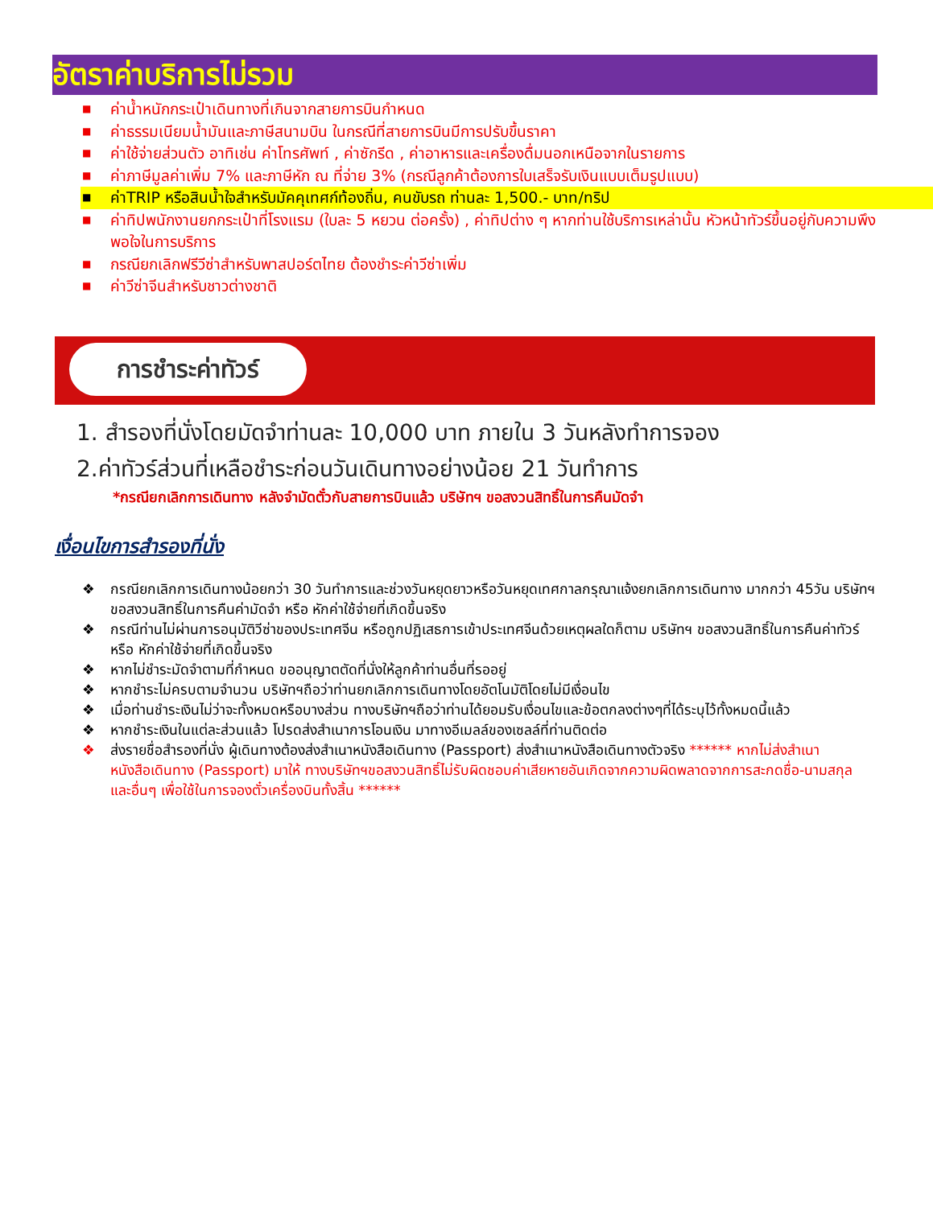อัตราค่าบริการไม่รวม
■ ค่าน้ำหนักกระเป๋าเดินทางที่เกินจากสายการบินกำหนด
■ ค่าธรรมเนียมน้ำมันและภาษีสนามบิน ในกรณีที่สายการบินมีการปรับขึ้นราคา
■ ค่าใช้จ่ายส่วนตัว อาทิเช่น ค่าโทรศัพท์ , ค่าซักรีด , ค่าอาหารและเครื่องดื่มนอกเหนือจากในรายการ
■ ค่าภาษีมูลค่าเพิ่ม 7% และภาษีหัก ณ ที่จ่าย 3% (กรณีลูกค้าต้องการใบเสร็จรับเงินแบบเต็มรูปแบบ)
■ ค่าTRIP หรือสินน้ำใจสำหรับมัคคุเทศก์ท้องถิ่น, คนขับรถ ท่านละ 1,500.- บาท/ทริป
■ ค่าทิปพนักงานยกกระเป๋าที่โรงแรม (ใบละ 5 หยวน ต่อครั้ง) , ค่าทิปต่าง ๆ หากท่านใช้บริการเหล่านั้น หัวหน้าทัวร์ขึ้นอยู่กับความพึงพอใจในการบริการ
■ กรณียกเลิกฟรีวีซ่าสำหรับพาสปอร์ตไทย ต้องชำระค่าวีซ่าเพิ่ม
■ ค่าวีซ่าจีนสำหรับชาวต่างชาติ
การชำระค่าทัวร์
1. สำรองที่นั่งโดยมัดจำท่านละ 10,000 บาท ภายใน 3 วันหลังทำการจอง
2.ค่าทัวร์ส่วนที่เหลือชำระก่อนวันเดินทางอย่างน้อย 21 วันทำการ
*กรณียกเลิกการเดินทาง หลังจำมัดตั๋วกับสายการบินแล้ว บริษัทฯ ขอสงวนสิทธิ์ในการคืนมัดจำ
เงื่อนไขการสำรองที่นั่ง
❖ กรณียกเลิกการเดินทางน้อยกว่า 30 วันทำการและช่วงวันหยุดยาวหรือวันหยุดเทศกาลกรุณาแจ้งยกเลิกการเดินทาง มากกว่า 45วัน บริษัทฯ ขอสงวนสิทธิ์ในการคืนค่ามัดจำ หรือ หักค่าใช้จ่ายที่เกิดขึ้นจริง
❖ กรณีท่านไม่ผ่านการอนุมัติวีซ่าของประเทศจีน หรือถูกปฏิเสธการเข้าประเทศจีนด้วยเหตุผลใดก็ตาม บริษัทฯ ขอสงวนสิทธิ์ในการคืนค่าทัวร์ หรือ หักค่าใช้จ่ายที่เกิดขึ้นจริง
❖ หากไม่ชำระมัดจำตามที่กำหนด ขออนุญาตตัดที่นั่งให้ลูกค้าท่านอื่นที่รออยู่
❖ หากชำระไม่ครบตามจำนวน บริษัทฯถือว่าท่านยกเลิกการเดินทางโดยอัตโนมัติโดยไม่มีเงื่อนไข
❖ เมื่อท่านชำระเงินไม่ว่าจะทั้งหมดหรือบางส่วน ทางบริษัทฯถือว่าท่านได้ยอมรับเงื่อนไขและข้อตกลงต่างๆที่ได้ระบุไว้ทั้งหมดนี้แล้ว
❖ หากชำระเงินในแต่ละส่วนแล้ว โปรดส่งสำเนาการโอนเงิน มาทางอีเมลล์ของเซลล์ที่ท่านติดต่อ
❖ ส่งรายชื่อสำรองที่นั่ง ผู้เดินทางต้องส่งสำเนาหนังสือเดินทาง (Passport) ส่งสำเนาหนังสือเดินทางตัวจริง ****** หากไม่ส่งสำเนาหนังสือเดินทาง (Passport) มาให้ ทางบริษัทฯขอสงวนสิทธิ์ไม่รับผิดชอบค่าเสียหายอันเกิดจากความผิดพลาดจากการสะกดชื่อ-นามสกุล และอื่นๆ เพื่อใช้ในการจองตั๋วเครื่องบินทั้งสิ้น ******